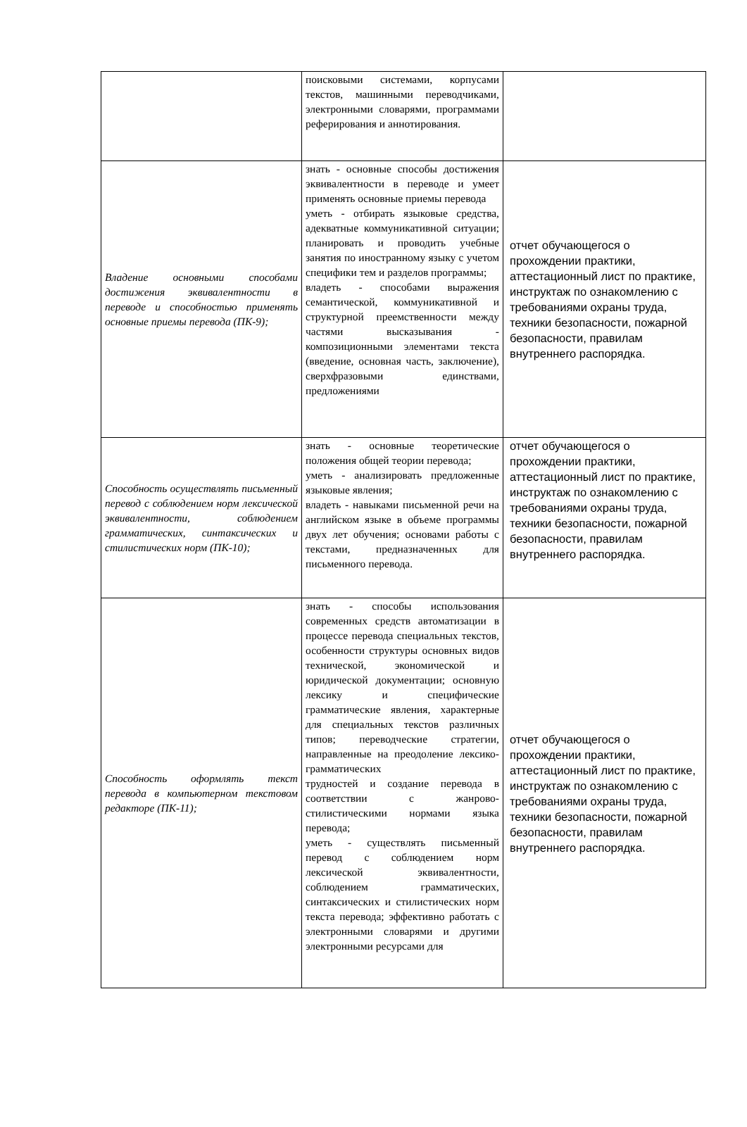| | поисковыми системами, корпусами текстов, машинными переводчиками, электронными словарями, программами реферирования и аннотирования. | |
| Владение основными способами достижения эквивалентности в переводе и способностью применять основные приемы перевода (ПК-9); | знать - основные способы достижения эквивалентности в переводе и умеет применять основные приемы перевода уметь - отбирать языковые средства, адекватные коммуникативной ситуации; планировать и проводить учебные занятия по иностранному языку с учетом специфики тем и разделов программы; владеть - способами выражения семантической, коммуникативной и структурной преемственности между частями высказывания - композиционными элементами текста (введение, основная часть, заключение), сверхфразовыми единствами, предложениями | отчет обучающегося о прохождении практики, аттестационный лист по практике, инструктаж по ознакомлению с требованиями охраны труда, техники безопасности, пожарной безопасности, правилам внутреннего распорядка. |
| Способность осуществлять письменный перевод с соблюдением норм лексической эквивалентности, соблюдением грамматических, синтаксических и стилистических норм (ПК-10); | знать - основные теоретические положения общей теории перевода; уметь - анализировать предложенные языковые явления; владеть - навыками письменной речи на английском языке в объеме программы двух лет обучения; основами работы с текстами, предназначенных для письменного перевода. | отчет обучающегося о прохождении практики, аттестационный лист по практике, инструктаж по ознакомлению с требованиями охраны труда, техники безопасности, пожарной безопасности, правилам внутреннего распорядка. |
| Способность оформлять текст перевода в компьютерном текстовом редакторе (ПК-11); | знать - способы использования современных средств автоматизации в процессе перевода специальных текстов, особенности структуры основных видов технической, экономической и юридической документации; основную лексику и специфические грамматические явления, характерные для специальных текстов различных типов; переводческие стратегии, направленные на преодоление лексико-грамматических трудностей и создание перевода в соответствии с жанрово-стилистическими нормами языка перевода; уметь - существлять письменный перевод с соблюдением норм лексической эквивалентности, соблюдением грамматических, синтаксических и стилистических норм текста перевода; эффективно работать с электронными словарями и другими электронными ресурсами для | отчет обучающегося о прохождении практики, аттестационный лист по практике, инструктаж по ознакомлению с требованиями охраны труда, техники безопасности, пожарной безопасности, правилам внутреннего распорядка. |